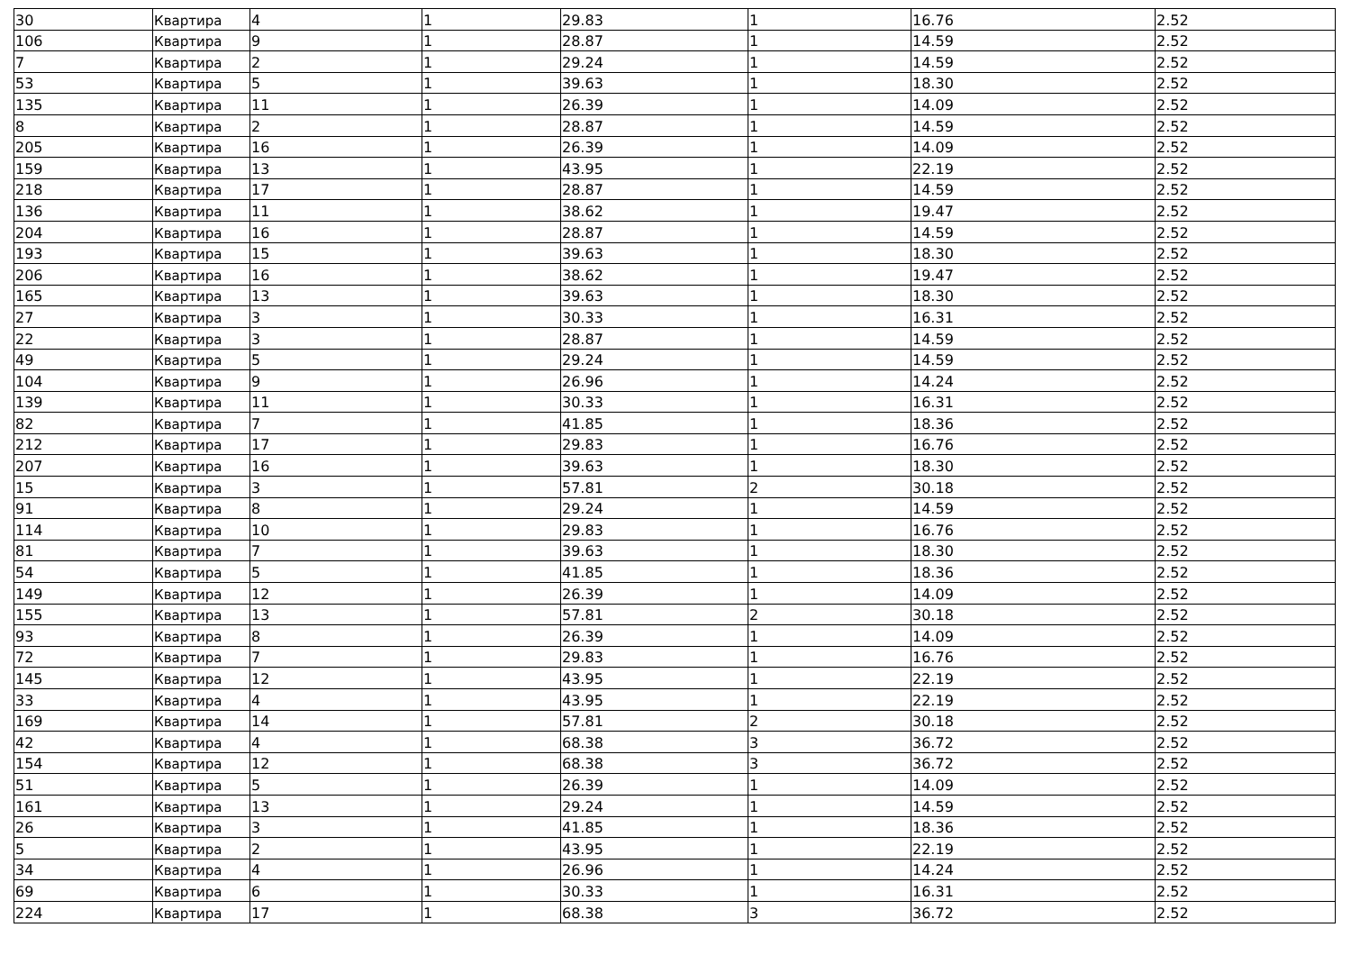| 30 | Квартира | 4 | 1 | 29.83 | 1 | 16.76 | 2.52 |
| 106 | Квартира | 9 | 1 | 28.87 | 1 | 14.59 | 2.52 |
| 7 | Квартира | 2 | 1 | 29.24 | 1 | 14.59 | 2.52 |
| 53 | Квартира | 5 | 1 | 39.63 | 1 | 18.30 | 2.52 |
| 135 | Квартира | 11 | 1 | 26.39 | 1 | 14.09 | 2.52 |
| 8 | Квартира | 2 | 1 | 28.87 | 1 | 14.59 | 2.52 |
| 205 | Квартира | 16 | 1 | 26.39 | 1 | 14.09 | 2.52 |
| 159 | Квартира | 13 | 1 | 43.95 | 1 | 22.19 | 2.52 |
| 218 | Квартира | 17 | 1 | 28.87 | 1 | 14.59 | 2.52 |
| 136 | Квартира | 11 | 1 | 38.62 | 1 | 19.47 | 2.52 |
| 204 | Квартира | 16 | 1 | 28.87 | 1 | 14.59 | 2.52 |
| 193 | Квартира | 15 | 1 | 39.63 | 1 | 18.30 | 2.52 |
| 206 | Квартира | 16 | 1 | 38.62 | 1 | 19.47 | 2.52 |
| 165 | Квартира | 13 | 1 | 39.63 | 1 | 18.30 | 2.52 |
| 27 | Квартира | 3 | 1 | 30.33 | 1 | 16.31 | 2.52 |
| 22 | Квартира | 3 | 1 | 28.87 | 1 | 14.59 | 2.52 |
| 49 | Квартира | 5 | 1 | 29.24 | 1 | 14.59 | 2.52 |
| 104 | Квартира | 9 | 1 | 26.96 | 1 | 14.24 | 2.52 |
| 139 | Квартира | 11 | 1 | 30.33 | 1 | 16.31 | 2.52 |
| 82 | Квартира | 7 | 1 | 41.85 | 1 | 18.36 | 2.52 |
| 212 | Квартира | 17 | 1 | 29.83 | 1 | 16.76 | 2.52 |
| 207 | Квартира | 16 | 1 | 39.63 | 1 | 18.30 | 2.52 |
| 15 | Квартира | 3 | 1 | 57.81 | 2 | 30.18 | 2.52 |
| 91 | Квартира | 8 | 1 | 29.24 | 1 | 14.59 | 2.52 |
| 114 | Квартира | 10 | 1 | 29.83 | 1 | 16.76 | 2.52 |
| 81 | Квартира | 7 | 1 | 39.63 | 1 | 18.30 | 2.52 |
| 54 | Квартира | 5 | 1 | 41.85 | 1 | 18.36 | 2.52 |
| 149 | Квартира | 12 | 1 | 26.39 | 1 | 14.09 | 2.52 |
| 155 | Квартира | 13 | 1 | 57.81 | 2 | 30.18 | 2.52 |
| 93 | Квартира | 8 | 1 | 26.39 | 1 | 14.09 | 2.52 |
| 72 | Квартира | 7 | 1 | 29.83 | 1 | 16.76 | 2.52 |
| 145 | Квартира | 12 | 1 | 43.95 | 1 | 22.19 | 2.52 |
| 33 | Квартира | 4 | 1 | 43.95 | 1 | 22.19 | 2.52 |
| 169 | Квартира | 14 | 1 | 57.81 | 2 | 30.18 | 2.52 |
| 42 | Квартира | 4 | 1 | 68.38 | 3 | 36.72 | 2.52 |
| 154 | Квартира | 12 | 1 | 68.38 | 3 | 36.72 | 2.52 |
| 51 | Квартира | 5 | 1 | 26.39 | 1 | 14.09 | 2.52 |
| 161 | Квартира | 13 | 1 | 29.24 | 1 | 14.59 | 2.52 |
| 26 | Квартира | 3 | 1 | 41.85 | 1 | 18.36 | 2.52 |
| 5 | Квартира | 2 | 1 | 43.95 | 1 | 22.19 | 2.52 |
| 34 | Квартира | 4 | 1 | 26.96 | 1 | 14.24 | 2.52 |
| 69 | Квартира | 6 | 1 | 30.33 | 1 | 16.31 | 2.52 |
| 224 | Квартира | 17 | 1 | 68.38 | 3 | 36.72 | 2.52 |